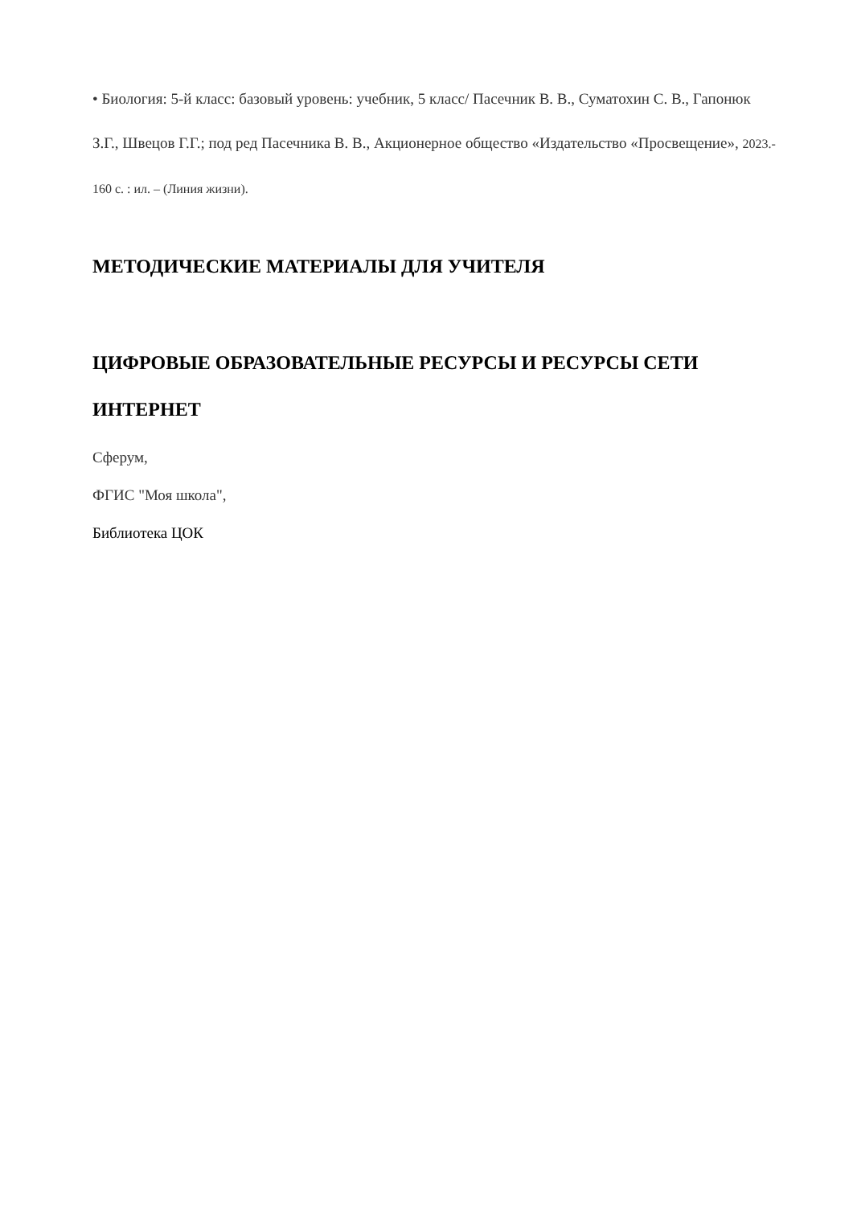• Биология: 5-й класс: базовый уровень: учебник, 5 класс/ Пасечник В. В., Суматохин С. В., Гапонюк З.Г., Швецов Г.Г.; под ред Пасечника В. В., Акционерное общество «Издательство «Просвещение», 2023.- 160 с. : ил. – (Линия жизни).
МЕТОДИЧЕСКИЕ МАТЕРИАЛЫ ДЛЯ УЧИТЕЛЯ
ЦИФРОВЫЕ ОБРАЗОВАТЕЛЬНЫЕ РЕСУРСЫ И РЕСУРСЫ СЕТИ ИНТЕРНЕТ
Сферум,
ФГИС "Моя школа",
Библиотека ЦОК